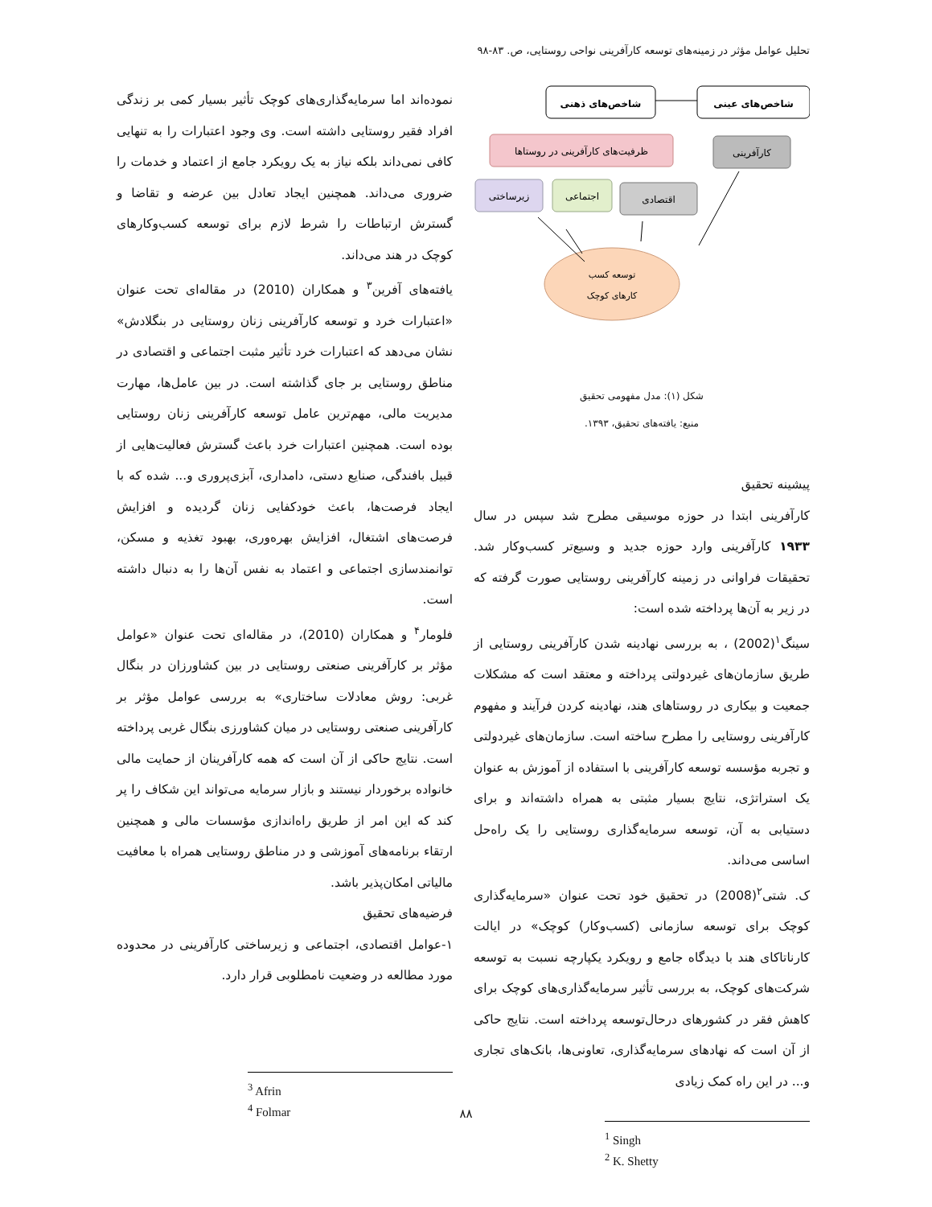تحلیل عوامل مؤثر در زمینه‌های توسعه کارآفرینی نواحی روستایی، ص. ۸۳-۹۸
شاخص‌های ذهنی
شاخص‌های عینی
ظرفیت‌های کارآفرینی در روستاها
کارآفرینی
زیرساختی
اجتماعی
اقتصادی
توسعه کسب
کارهای کوچک
شکل (۱): مدل مفهومی تحقیق
منبع: یافته‌های تحقیق، ۱۳۹۳.
پیشینه تحقیق
کارآفرینی ابتدا در حوزه موسیقی مطرح شد سپس در سال ۱۹۳۳ کارآفرینی وارد حوزه جدید و وسیع‌تر کسب‌وکار شد. تحقیقات فراوانی در زمینه کارآفرینی روستایی صورت گرفته که در زیر به آن‌ها پرداخته شده است:
سینگ<sup>۱</sup>(2002) ، به بررسی نهادینه شدن کارآفرینی روستایی از طریق سازمان‌های غیردولتی پرداخته و معتقد است که مشکلات جمعیت و بیکاری در روستاهای هند، نهادینه کردن فرآیند و مفهوم کارآفرینی روستایی را مطرح ساخته است. سازمان‌های غیردولتی و تجربه مؤسسه توسعه کارآفرینی با استفاده از آموزش به عنوان یک استراتژی، نتایج بسیار مثبتی به همراه داشته‌اند و برای دستیابی به آن، توسعه سرمایه‌گذاری روستایی را یک راه‌حل اساسی می‌داند.
ک. شتی<sup>۲</sup>(2008) در تحقیق خود تحت عنوان «سرمایه‌گذاری کوچک برای توسعه سازمانی (کسب‌وکار) کوچک» در ایالت کارناتاکای هند با دیدگاه جامع و رویکرد یکپارچه نسبت به توسعه شرکت‌های کوچک، به بررسی تأثیر سرمایه‌گذاری‌های کوچک برای کاهش فقر در کشورهای درحال‌توسعه پرداخته است. نتایج حاکی از آن است که نهادهای سرمایه‌گذاری، تعاونی‌ها، بانک‌های تجاری و... در این راه کمک زیادی
<sup>1</sup> Singh
<sup>2</sup> K. Shetty
نموده‌اند اما سرمایه‌گذاری‌های کوچک تأثیر بسیار کمی بر زندگی افراد فقیر روستایی داشته است. وی وجود اعتبارات را به تنهایی کافی نمی‌داند بلکه نیاز به یک رویکرد جامع از اعتماد و خدمات را ضروری می‌داند. همچنین ایجاد تعادل بین عرضه و تقاضا و گسترش ارتباطات را شرط لازم برای توسعه کسب‌وکارهای کوچک در هند می‌داند.
یافته‌های آفرین<sup>۳</sup> و همکاران (2010) در مقاله‌ای تحت عنوان «اعتبارات خرد و توسعه کارآفرینی زنان روستایی در بنگلادش» نشان می‌دهد که اعتبارات خرد تأثیر مثبت اجتماعی و اقتصادی در مناطق روستایی بر جای گذاشته است. در بین عامل‌ها، مهارت مدیریت مالی، مهم‌ترین عامل توسعه کارآفرینی زنان روستایی بوده است. همچنین اعتبارات خرد باعث گسترش فعالیت‌هایی از قبیل بافندگی، صنایع دستی، دامداری، آبزی‌پروری و... شده که با ایجاد فرصت‌ها، باعث خودکفایی زنان گردیده و افزایش فرصت‌های اشتغال، افزایش بهره‌وری، بهبود تغذیه و مسکن، توانمندسازی اجتماعی و اعتماد به نفس آن‌ها را به دنبال داشته است.
فلومار<sup>۴</sup> و همکاران (2010)، در مقاله‌ای تحت عنوان «عوامل مؤثر بر کارآفرینی صنعتی روستایی در بین کشاورزان در بنگال غربی: روش معادلات ساختاری» به بررسی عوامل مؤثر بر کارآفرینی صنعتی روستایی در میان کشاورزی بنگال غربی پرداخته است. نتایج حاکی از آن است که همه کارآفرینان از حمایت مالی خانواده برخوردار نیستند و بازار سرمایه می‌تواند این شکاف را پر کند که این امر از طریق راه‌اندازی مؤسسات مالی و همچنین ارتقاء برنامه‌های آموزشی و در مناطق روستایی همراه با معافیت مالیاتی امکان‌پذیر باشد.
فرضیه‌های تحقیق
۱-عوامل اقتصادی، اجتماعی و زیرساختی کارآفرینی در محدوده مورد مطالعه در وضعیت نامطلوبی قرار دارد.
<sup>3</sup> Afrin
<sup>4</sup> Folmar
۸۸